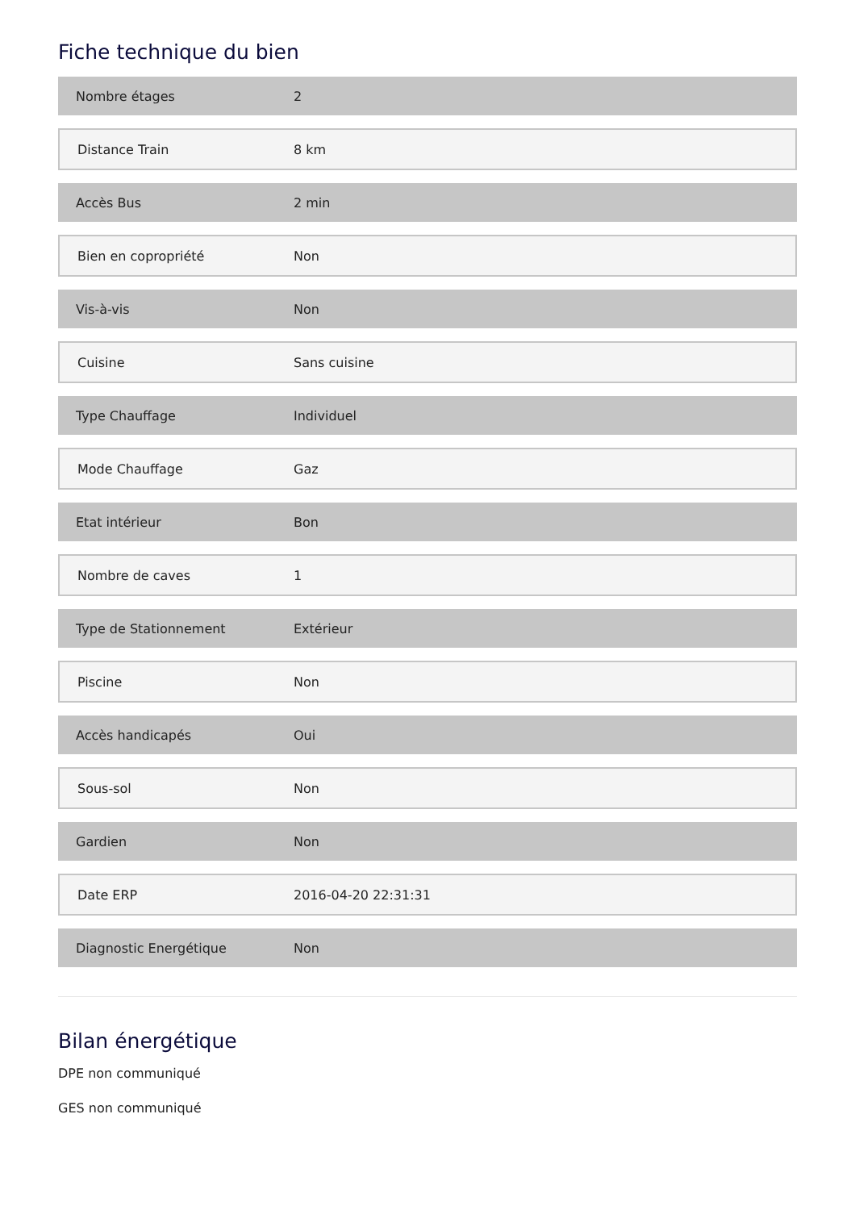Fiche technique du bien
| Nombre étages | 2 |
| Distance Train | 8 km |
| Accès Bus | 2 min |
| Bien en copropriété | Non |
| Vis-à-vis | Non |
| Cuisine | Sans cuisine |
| Type Chauffage | Individuel |
| Mode Chauffage | Gaz |
| Etat intérieur | Bon |
| Nombre de caves | 1 |
| Type de Stationnement | Extérieur |
| Piscine | Non |
| Accès handicapés | Oui |
| Sous-sol | Non |
| Gardien | Non |
| Date ERP | 2016-04-20 22:31:31 |
| Diagnostic Energétique | Non |
Bilan énergétique
DPE non communiqué
GES non communiqué